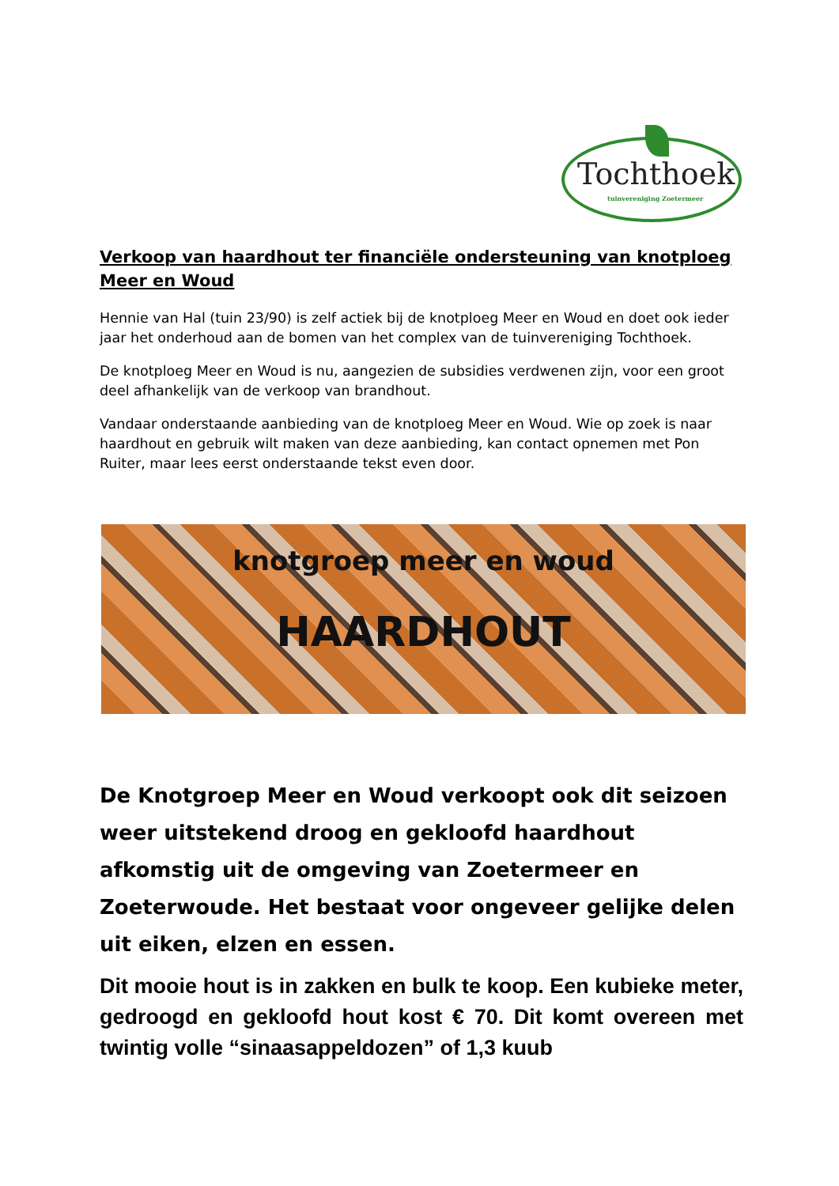Tochthoek
tuinvereniging Zoetermeer
Verkoop van haardhout ter financiële ondersteuning van knotploeg Meer en Woud
Hennie van Hal (tuin 23/90) is zelf actiek bij de knotploeg Meer en Woud en doet ook ieder jaar het onderhoud aan de bomen van het complex van de tuinvereniging Tochthoek.
De knotploeg Meer en Woud is nu, aangezien de subsidies verdwenen zijn, voor een groot deel afhankelijk van de verkoop van brandhout.
Vandaar onderstaande aanbieding van de knotploeg Meer en Woud. Wie op zoek is naar haardhout en gebruik wilt maken van deze aanbieding, kan contact opnemen met Pon Ruiter, maar lees eerst onderstaande tekst even door.
knotgroep meer en woud
HAARDHOUT
De Knotgroep Meer en Woud verkoopt ook dit seizoen weer uitstekend droog en gekloofd haardhout afkomstig uit de omgeving van Zoetermeer en Zoeterwoude. Het bestaat voor ongeveer gelijke delen uit eiken, elzen en essen.
Dit mooie hout is in zakken en bulk te koop. Een kubieke meter, gedroogd en gekloofd hout kost € 70. Dit komt overeen met twintig volle “sinaasappeldozen” of 1,3 kuub